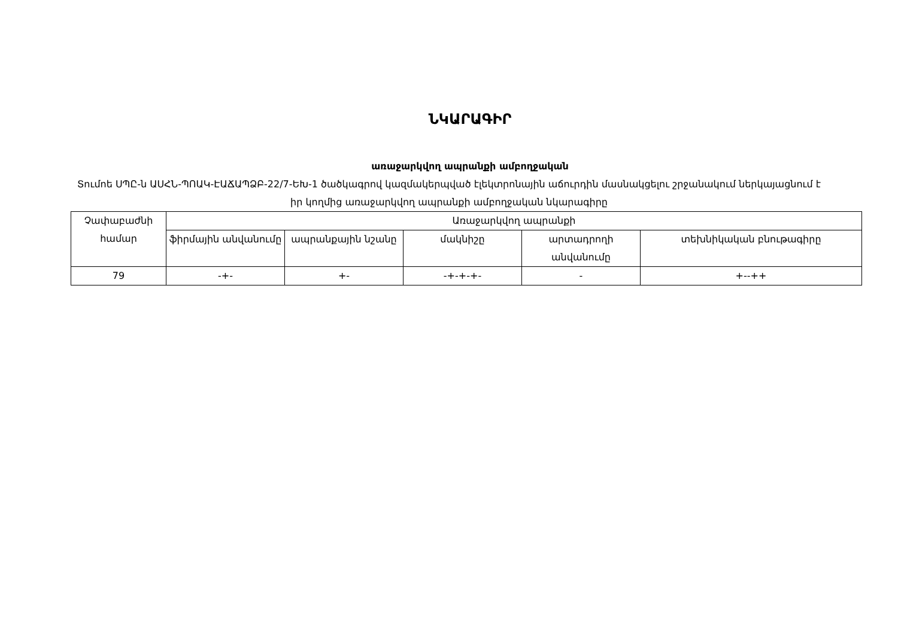ՆԿԱՐԱԳԻՐ
առաջարկվող ապրանքի ամբողջական
Տումոե ՍՊԸ-ն ԱՍՀՆ-ՊՈԱԿ-ԷԱՃԱՊՁԲ-22/7-ԵԽ-1 ծածկագրով կազմակերպված էլեկտրոնային աճուրդին մասնակցելու շրջանակում ներկայացնում է իր կողմից առաջարկվող ապրանքի ամբողջական նկարագիրը
| Չափաբաժնի համար | Առաջարկվող ապրանքի | | | | |
| --- | --- | --- | --- | --- | --- |
| | ֆիրմային անվանումը | ապրանքային նշանը | մակնիշը | արտադրողի անվանումը | տեխնիկական բնութագիրը |
| 79 | -+- | +- | -+-+-+- | - | +--++ |